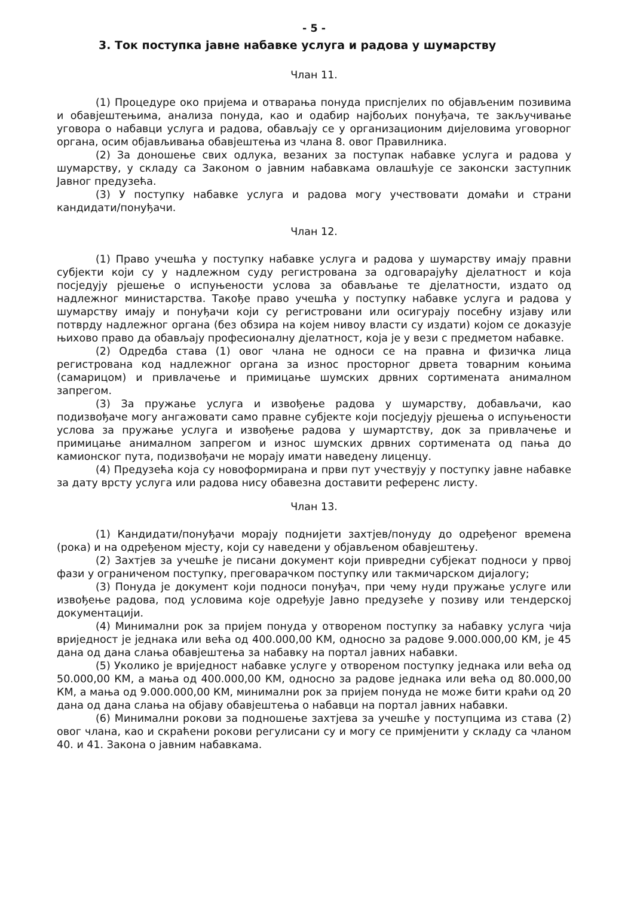- 5 -
3. Ток поступка јавне набавке услуга и радова у шумарству
Члан 11.
(1) Процедуре око пријема и отварања понуда приспјелих по објављеним позивима и обавјештењима, анализа понуда, као и одабир најбољих понуђача, те закључивање уговора о набавци услуга и радова, обављају се у организационим дијеловима уговорног органа, осим објављивања обавјештења из члана 8. овог Правилника.
(2) За доношење свих одлука, везаних за поступак набавке услуга и радова у шумарству, у складу са Законом о јавним набавкама овлашћује се законски заступник Јавног предузећа.
(3) У поступку набавке услуга и радова могу учествовати домаћи и страни кандидати/понуђачи.
Члан 12.
(1) Право учешћа у поступку набавке услуга и радова у шумарству имају правни субјекти који су у надлежном суду регистрована за одговарајућу дјелатност и која посједују рјешење о испуњености услова за обављање те дјелатности, издато од надлежног министарства. Такође право учешћа у поступку набавке услуга и радова у шумарству имају и понуђачи који су регистровани или осигурају посебну изјаву или потврду надлежног органа (без обзира на којем нивоу власти су издати) којом се доказује њихово право да обављају професионалну дјелатност, која је у вези с предметом набавке.
(2) Одредба става (1) овог члана не односи се на правна и физичка лица регистрована код надлежног органа за износ просторног дрвета товарним коњима (самарицом) и привлачење и примицање шумских дрвних сортимената анималном запрегом.
(3) За пружање услуга и извођење радова у шумарству, добављачи, као подизвођаче могу ангажовати само правне субјекте који посједују рјешења о испуњености услова за пружање услуга и извођење радова у шумартству, док за привлачење и примицање анималном запрегом и износ шумских дрвних сортимената од пања до камионског пута, подизвођачи не морају имати наведену лиценцу.
(4) Предузећа која су новоформирана и први пут учествују у поступку јавне набавке за дату врсту услуга или радова нису обавезна доставити референс листу.
Члан 13.
(1) Кандидати/понуђачи морају поднијети захтјев/понуду до одређеног времена (рока) и на одређеном мјесту, који су наведени у објављеном обавјештењу.
(2) Захтјев за учешће је писани документ који привредни субјекат подноси у првој фази у ограниченом поступку, преговарачком поступку или такмичарском дијалогу;
(3) Понуда је документ који подноси понуђач, при чему нуди пружање услуге или извођење радова, под условима које одређује Јавно предузеће у позиву или тендерској документацији.
(4) Минимални рок за пријем понуда у отвореном поступку за набавку услуга чија вриједност је једнака или већа од 400.000,00 КМ, односно за радове 9.000.000,00 КМ, је 45 дана од дана слања обавјештења за набавку на портал јавних набавки.
(5) Уколико је вриједност набавке услуге у отвореном поступку једнака или већа од 50.000,00 КМ, а мања од 400.000,00 КМ, односно за радове једнака или већа од 80.000,00 КМ, а мања од 9.000.000,00 КМ, минимални рок за пријем понуда не може бити краћи од 20 дана од дана слања на објаву обавјештења о набавци на портал јавних набавки.
(6) Минимални рокови за подношење захтјева за учешће у поступцима из става (2) овог члана, као и скраћени рокови регулисани су и могу се примјенити у складу са чланом 40. и 41. Закона о јавним набавкама.